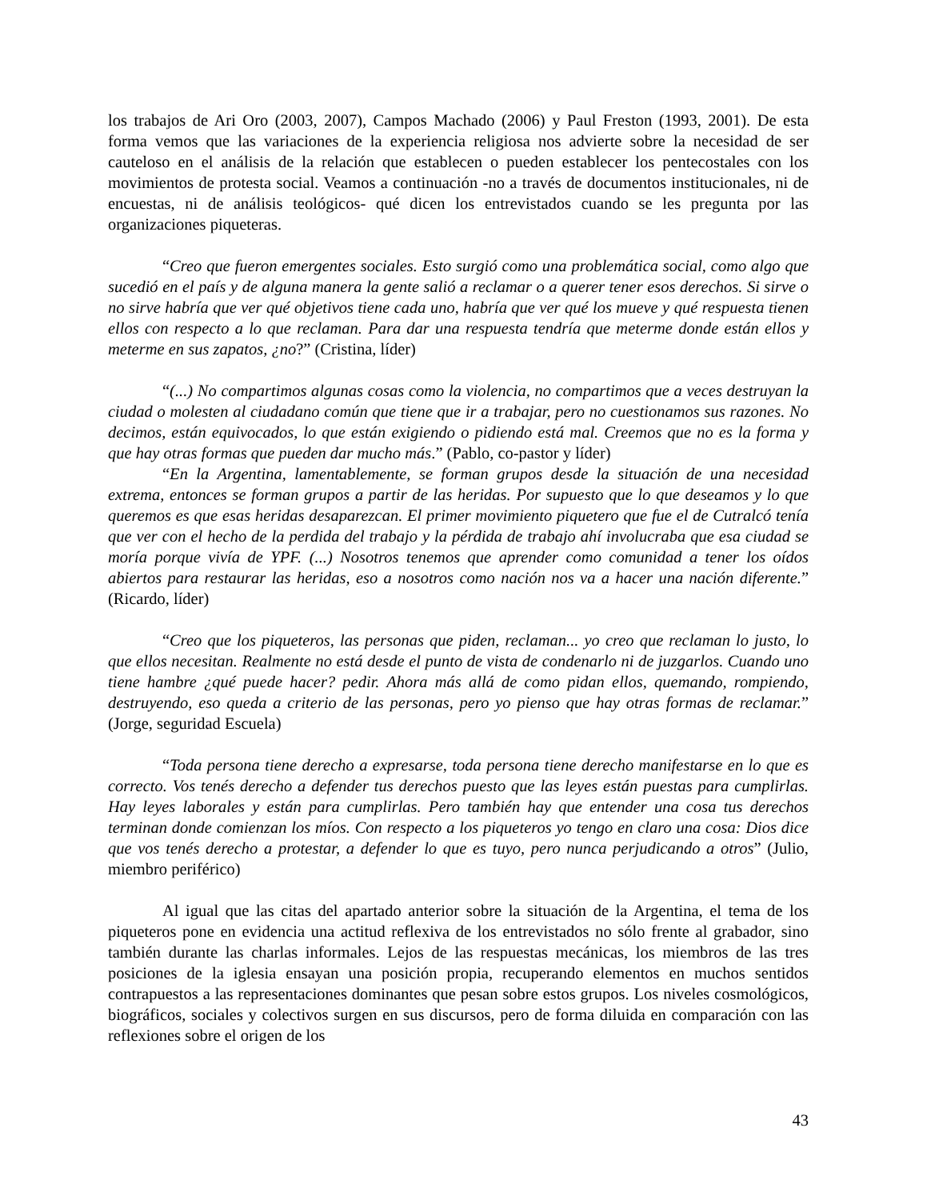los trabajos de Ari Oro (2003, 2007), Campos Machado (2006) y Paul Freston (1993, 2001). De esta forma vemos que las variaciones de la experiencia religiosa nos advierte sobre la necesidad de ser cauteloso en el análisis de la relación que establecen o pueden establecer los pentecostales con los movimientos de protesta social. Veamos a continuación -no a través de documentos institucionales, ni de encuestas, ni de análisis teológicos- qué dicen los entrevistados cuando se les pregunta por las organizaciones piqueteras.
“Creo que fueron emergentes sociales. Esto surgió como una problemática social, como algo que sucedió en el país y de alguna manera la gente salió a reclamar o a querer tener esos derechos. Si sirve o no sirve habría que ver qué objetivos tiene cada uno, habría que ver qué los mueve y qué respuesta tienen ellos con respecto a lo que reclaman. Para dar una respuesta tendría que meterme donde están ellos y meterme en sus zapatos, ¿no?” (Cristina, líder)
“(...) No compartimos algunas cosas como la violencia, no compartimos que a veces destruyan la ciudad o molesten al ciudadano común que tiene que ir a trabajar, pero no cuestionamos sus razones. No decimos, están equivocados, lo que están exigiendo o pidiendo está mal. Creemos que no es la forma y que hay otras formas que pueden dar mucho más.” (Pablo, co-pastor y líder)
“En la Argentina, lamentablemente, se forman grupos desde la situación de una necesidad extrema, entonces se forman grupos a partir de las heridas. Por supuesto que lo que deseamos y lo que queremos es que esas heridas desaparezcan. El primer movimiento piquetero que fue el de Cutralcó tenía que ver con el hecho de la perdida del trabajo y la pérdida de trabajo ahí involucraba que esa ciudad se moría porque vivía de YPF. (...) Nosotros tenemos que aprender como comunidad a tener los oídos abiertos para restaurar las heridas, eso a nosotros como nación nos va a hacer una nación diferente.” (Ricardo, líder)
“Creo que los piqueteros, las personas que piden, reclaman... yo creo que reclaman lo justo, lo que ellos necesitan. Realmente no está desde el punto de vista de condenarlo ni de juzgarlos. Cuando uno tiene hambre ¿qué puede hacer? pedir. Ahora más allá de como pidan ellos, quemando, rompiendo, destruyendo, eso queda a criterio de las personas, pero yo pienso que hay otras formas de reclamar.” (Jorge, seguridad Escuela)
“Toda persona tiene derecho a expresarse, toda persona tiene derecho manifestarse en lo que es correcto. Vos tenés derecho a defender tus derechos puesto que las leyes están puestas para cumplirlas. Hay leyes laborales y están para cumplirlas. Pero también hay que entender una cosa tus derechos terminan donde comienzan los míos. Con respecto a los piqueteros yo tengo en claro una cosa: Dios dice que vos tenés derecho a protestar, a defender lo que es tuyo, pero nunca perjudicando a otros” (Julio, miembro periférico)
Al igual que las citas del apartado anterior sobre la situación de la Argentina, el tema de los piqueteros pone en evidencia una actitud reflexiva de los entrevistados no sólo frente al grabador, sino también durante las charlas informales. Lejos de las respuestas mecánicas, los miembros de las tres posiciones de la iglesia ensayan una posición propia, recuperando elementos en muchos sentidos contrapuestos a las representaciones dominantes que pesan sobre estos grupos. Los niveles cosmológicos, biográficos, sociales y colectivos surgen en sus discursos, pero de forma diluida en comparación con las reflexiones sobre el origen de los
43